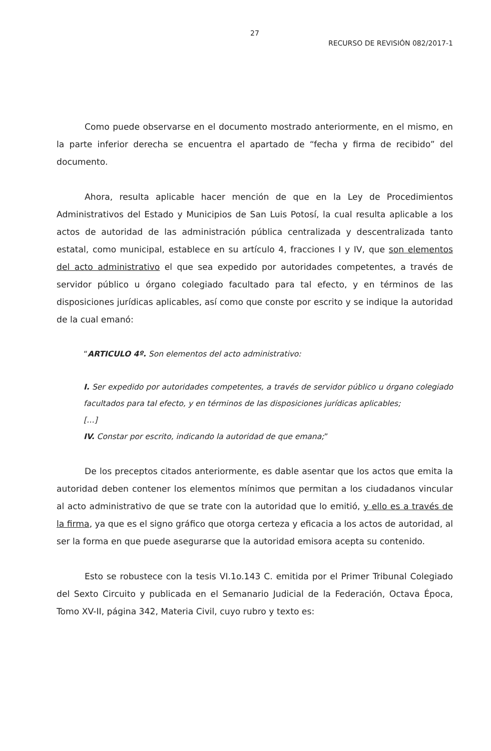27
RECURSO DE REVISIÓN 082/2017-1
Como puede observarse en el documento mostrado anteriormente, en el mismo, en la parte inferior derecha se encuentra el apartado de “fecha y firma de recibido” del documento.
Ahora, resulta aplicable hacer mención de que en la Ley de Procedimientos Administrativos del Estado y Municipios de San Luis Potosí, la cual resulta aplicable a los actos de autoridad de las administración pública centralizada y descentralizada tanto estatal, como municipal, establece en su artículo 4, fracciones I y IV, que son elementos del acto administrativo el que sea expedido por autoridades competentes, a través de servidor público u órgano colegiado facultado para tal efecto, y en términos de las disposiciones jurídicas aplicables, así como que conste por escrito y se indique la autoridad de la cual emanó:
“ARTICULO 4º. Son elementos del acto administrativo:
I. Ser expedido por autoridades competentes, a través de servidor público u órgano colegiado facultados para tal efecto, y en términos de las disposiciones jurídicas aplicables;
[…]
IV. Constar por escrito, indicando la autoridad de que emana;”
De los preceptos citados anteriormente, es dable asentar que los actos que emita la autoridad deben contener los elementos mínimos que permitan a los ciudadanos vincular al acto administrativo de que se trate con la autoridad que lo emitió, y ello es a través de la firma, ya que es el signo gráfico que otorga certeza y eficacia a los actos de autoridad, al ser la forma en que puede asegurarse que la autoridad emisora acepta su contenido.
Esto se robustece con la tesis VI.1o.143 C. emitida por el Primer Tribunal Colegiado del Sexto Circuito y publicada en el Semanario Judicial de la Federación, Octava Época, Tomo XV-II, página 342, Materia Civil, cuyo rubro y texto es: